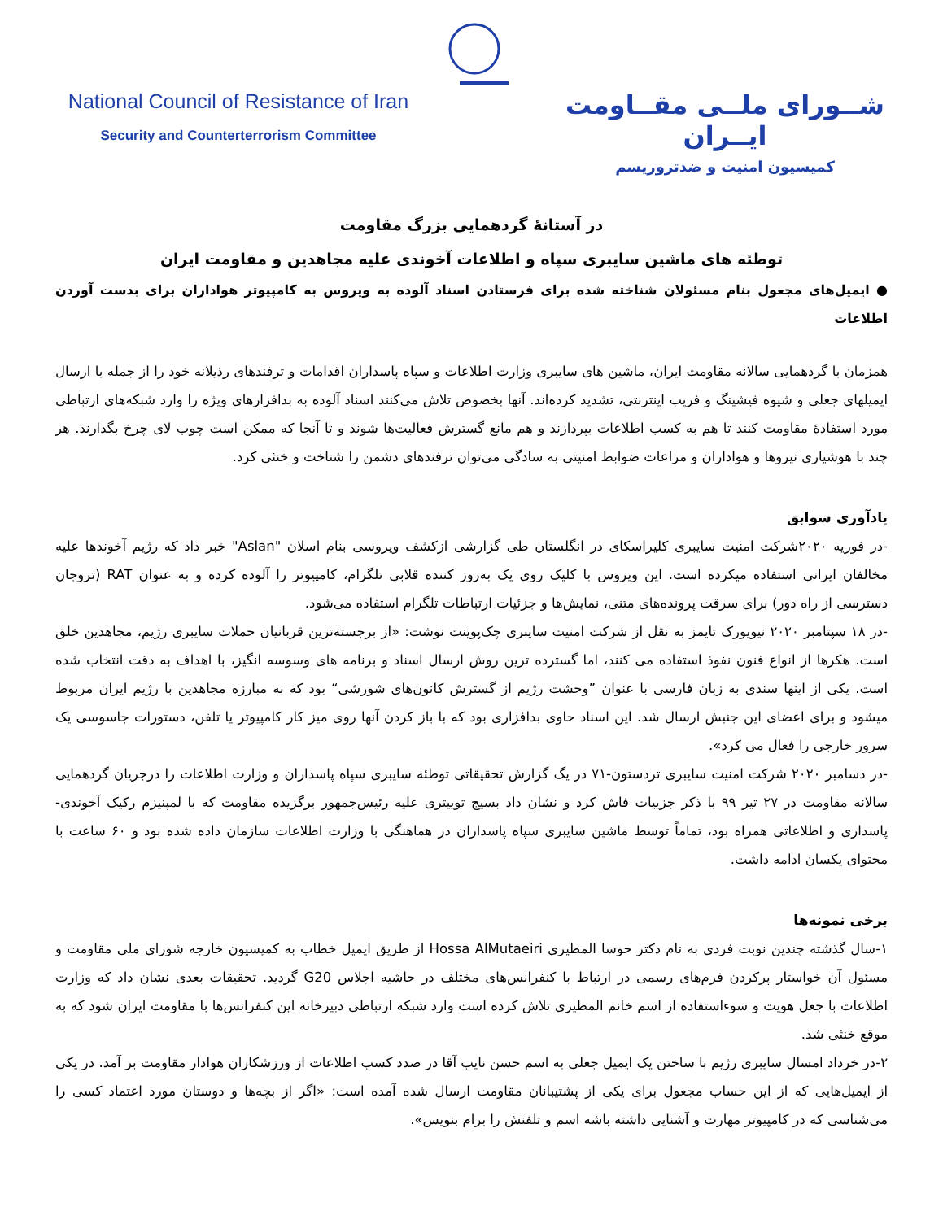National Council of Resistance of Iran
Security and Counterterrorism Committee
شــورای ملــی مقــاومت ایــران
کمیسیون امنیت و ضدتروریسم
در آستانهٔ گردهمایی بزرگ مقاومت
توطئه های ماشین سایبری سپاه و اطلاعات آخوندی علیه مجاهدین و مقاومت ایران
● ایمیل‌های مجعول بنام مسئولان شناخته شده برای فرستادن اسناد آلوده به ویروس به کامپیوتر هواداران برای بدست آوردن اطلاعات
همزمان با گردهمایی سالانه مقاومت ایران، ماشین های سایبری وزارت اطلاعات و سپاه پاسداران اقدامات و ترفندهای رذیلانه خود را از جمله با ارسال ایمیلهای جعلی و شیوه فیشینگ و فریب اینترنتی، تشدید کرده‌اند. آنها بخصوص تلاش می‌کنند اسناد آلوده به بدافزارهای ویژه را وارد شبکه‌های ارتباطی مورد استفادهٔ مقاومت کنند تا هم به کسب اطلاعات بپردازند و هم مانع گسترش فعالیت‌ها شوند و تا آنجا که ممکن است چوب لای چرخ بگذارند. هر چند با هوشیاری نیروها و هواداران و مراعات ضوابط امنیتی به سادگی می‌توان ترفندهای دشمن را شناخت و خنثی کرد.
یادآوری سوابق
-در فوریه ۲۰۲۰شرکت امنیت سایبری کلیراسکای در انگلستان طی گزارشی ازکشف ویروسی بنام اسلان "Aslan" خبر داد که رژیم آخوندها علیه مخالفان ایرانی استفاده میکرده است. این ویروس با کلیک روی یک به‌روز کننده قلابی تلگرام، کامپیوتر را آلوده کرده و به عنوان RAT (تروجان دسترسی از راه دور) برای سرقت پرونده‌های متنی، نمایش‌ها و جزئیات ارتباطات تلگرام استفاده می‌شود.
-در ۱۸ سپتامبر ۲۰۲۰ نیویورک تایمز به نقل از شرکت امنیت سایبری چک‌پوینت نوشت: «از برجسته‌ترین قربانیان حملات سایبری رژیم، مجاهدین خلق است. هکرها از انواع فنون نفوذ استفاده می کنند، اما گسترده ترین روش ارسال اسناد و برنامه های وسوسه انگیز، با اهداف به دقت انتخاب شده است. یکی از اینها سندی به زبان فارسی با عنوان ”وحشت رژیم از گسترش کانون‌های شورشی“ بود که به مبارزه مجاهدین با رژیم ایران مربوط میشود و برای اعضای این جنبش ارسال شد. این اسناد حاوی بدافزاری بود که با باز کردن آنها روی میز کار کامپیوتر یا تلفن، دستورات جاسوسی یک سرور خارجی را فعال می کرد».
-در دسامبر ۲۰۲۰ شرکت امنیت سایبری تردستون-۷۱ در یگ گزارش تحقیقاتی توطئه سایبری سپاه پاسداران و وزارت اطلاعات را درجریان گردهمایی سالانه مقاومت در ۲۷ تیر ۹۹ با ذکر جزییات فاش کرد و نشان داد بسیج توییتری علیه رئیس‌جمهور برگزیده مقاومت که با لمپنیزم رکیک آخوندی-پاسداری و اطلاعاتی همراه بود، تماماً توسط ماشین سایبری سپاه پاسداران در هماهنگی با وزارت اطلاعات سازمان داده شده بود و ۶۰ ساعت با محتوای یکسان ادامه داشت.
برخی نمونه‌ها
۱-سال گذشته چندین نوبت فردی به نام دکتر حوسا المطیری Hossa AlMutaeiri از طریق ایمیل خطاب به کمیسیون خارجه شورای ملی مقاومت و مسئول آن خواستار پرکردن فرم‌های رسمی در ارتباط با کنفرانس‌های مختلف در حاشیه اجلاس G20 گردید. تحقیقات بعدی نشان داد که وزارت اطلاعات با جعل هویت و سوءاستفاده از اسم خانم المطیری تلاش کرده است وارد شبکه ارتباطی دبیرخانه این کنفرانس‌ها با مقاومت ایران شود که به موقع خنثی شد.
۲-در خرداد امسال سایبری رژیم با ساختن یک ایمیل جعلی به اسم حسن نایب آقا در صدد کسب اطلاعات از ورزشکاران هوادار مقاومت بر آمد. در یکی از ایمیل‌هایی که از این حساب مجعول برای یکی از پشتیبانان مقاومت ارسال شده آمده است: «اگر از بچه‌ها و دوستان مورد اعتماد کسی را می‌شناسی که در کامپیوتر مهارت و آشنایی داشته باشه اسم و تلفنش را برام بنویس».